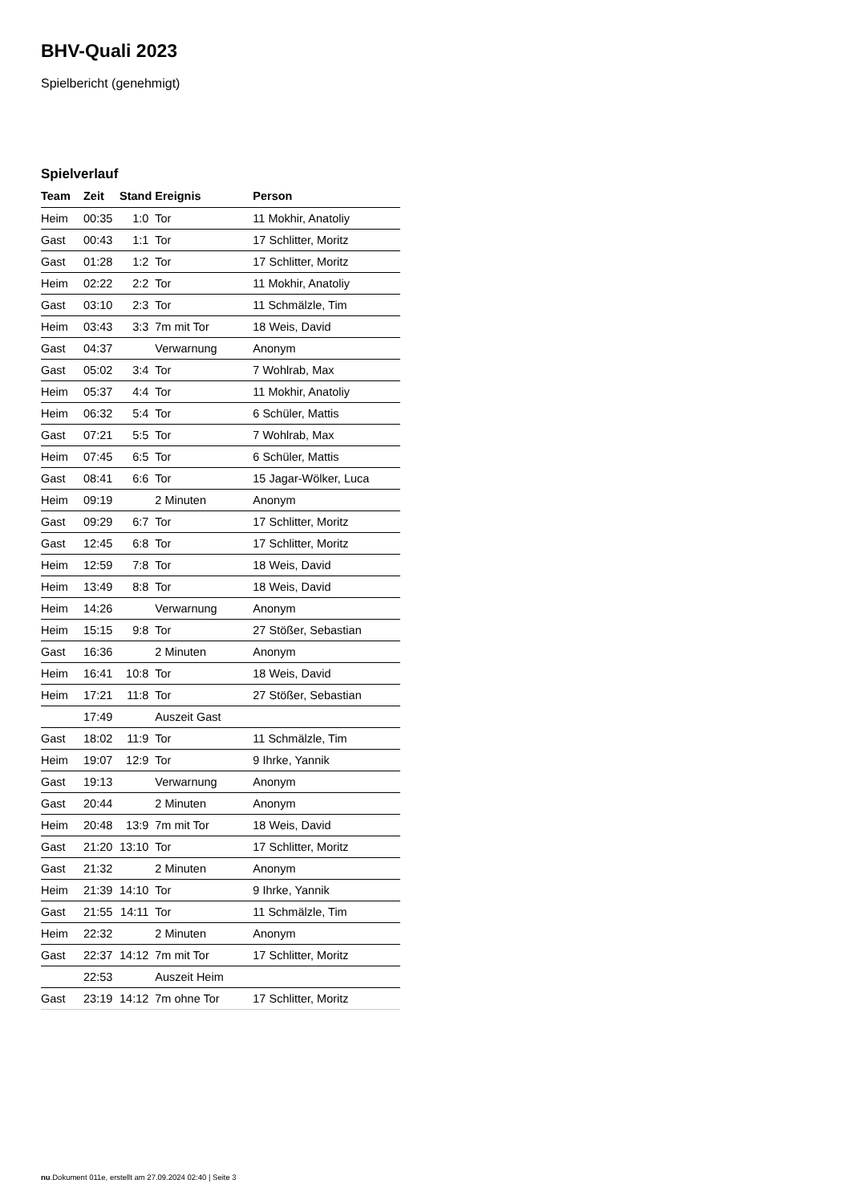BHV-Quali 2023
Spielbericht (genehmigt)
Spielverlauf
| Team | Zeit | Stand | Ereignis | Person |
| --- | --- | --- | --- | --- |
| Heim | 00:35 | 1:0 | Tor | 11 Mokhir, Anatoliy |
| Gast | 00:43 | 1:1 | Tor | 17 Schlitter, Moritz |
| Gast | 01:28 | 1:2 | Tor | 17 Schlitter, Moritz |
| Heim | 02:22 | 2:2 | Tor | 11 Mokhir, Anatoliy |
| Gast | 03:10 | 2:3 | Tor | 11 Schmälzle, Tim |
| Heim | 03:43 | 3:3 | 7m mit Tor | 18 Weis, David |
| Gast | 04:37 | | Verwarnung | Anonym |
| Gast | 05:02 | 3:4 | Tor | 7 Wohlrab, Max |
| Heim | 05:37 | 4:4 | Tor | 11 Mokhir, Anatoliy |
| Heim | 06:32 | 5:4 | Tor | 6 Schüler, Mattis |
| Gast | 07:21 | 5:5 | Tor | 7 Wohlrab, Max |
| Heim | 07:45 | 6:5 | Tor | 6 Schüler, Mattis |
| Gast | 08:41 | 6:6 | Tor | 15 Jagar-Wölker, Luca |
| Heim | 09:19 | | 2 Minuten | Anonym |
| Gast | 09:29 | 6:7 | Tor | 17 Schlitter, Moritz |
| Gast | 12:45 | 6:8 | Tor | 17 Schlitter, Moritz |
| Heim | 12:59 | 7:8 | Tor | 18 Weis, David |
| Heim | 13:49 | 8:8 | Tor | 18 Weis, David |
| Heim | 14:26 | | Verwarnung | Anonym |
| Heim | 15:15 | 9:8 | Tor | 27 Stößer, Sebastian |
| Gast | 16:36 | | 2 Minuten | Anonym |
| Heim | 16:41 | 10:8 | Tor | 18 Weis, David |
| Heim | 17:21 | 11:8 | Tor | 27 Stößer, Sebastian |
| | 17:49 | | Auszeit Gast | |
| Gast | 18:02 | 11:9 | Tor | 11 Schmälzle, Tim |
| Heim | 19:07 | 12:9 | Tor | 9 Ihrke, Yannik |
| Gast | 19:13 | | Verwarnung | Anonym |
| Gast | 20:44 | | 2 Minuten | Anonym |
| Heim | 20:48 | 13:9 | 7m mit Tor | 18 Weis, David |
| Gast | 21:20 | 13:10 | Tor | 17 Schlitter, Moritz |
| Gast | 21:32 | | 2 Minuten | Anonym |
| Heim | 21:39 | 14:10 | Tor | 9 Ihrke, Yannik |
| Gast | 21:55 | 14:11 | Tor | 11 Schmälzle, Tim |
| Heim | 22:32 | | 2 Minuten | Anonym |
| Gast | 22:37 | 14:12 | 7m mit Tor | 17 Schlitter, Moritz |
| | 22:53 | | Auszeit Heim | |
| Gast | 23:19 | 14:12 | 7m ohne Tor | 17 Schlitter, Moritz |
nu.Dokument 011e, erstellt am 27.09.2024 02:40 | Seite 3